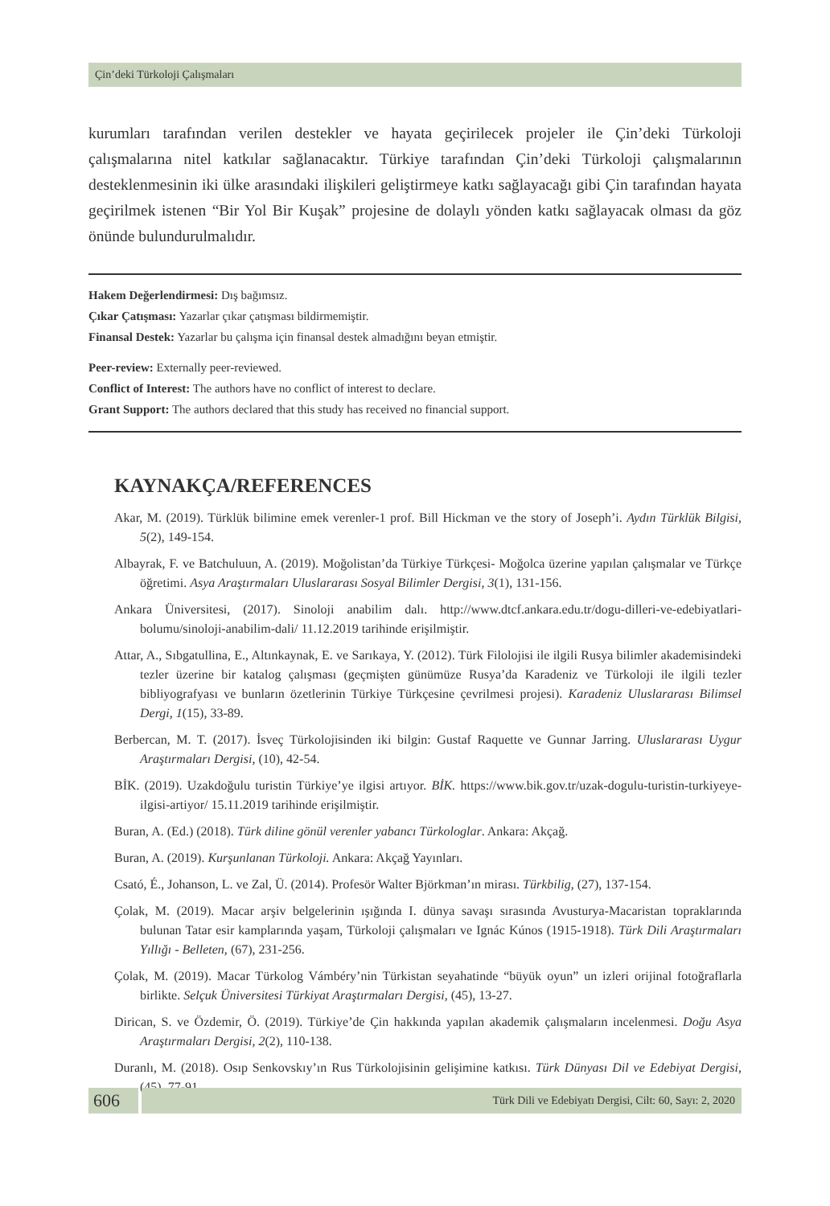Çin’deki Türkoloji Çalışmaları
kurumları tarafından verilen destekler ve hayata geçirilecek projeler ile Çin’deki Türkoloji çalışmalarına nitel katkılar sağlanacaktır. Türkiye tarafından Çin’deki Türkoloji çalışmalarının desteklenmesinin iki ülke arasındaki ilişkileri geliştirmeye katkı sağlayacağı gibi Çin tarafından hayata geçirilmek istenen “Bir Yol Bir Kuşak” projesine de dolaylı yönden katkı sağlayacak olması da göz önünde bulundurulmalıdır.
Hakem Değerlendirmesi: Dış bağımsız.
Çıkar Çatışması: Yazarlar çıkar çatışması bildirmemiştir.
Finansal Destek: Yazarlar bu çalışma için finansal destek almadığını beyan etmiştir.
Peer-review: Externally peer-reviewed.
Conflict of Interest: The authors have no conflict of interest to declare.
Grant Support: The authors declared that this study has received no financial support.
KAYNAKÇA/REFERENCES
Akar, M. (2019). Türklük bilimine emek verenler-1 prof. Bill Hickman ve the story of Joseph’i. Aydın Türklük Bilgisi, 5(2), 149-154.
Albayrak, F. ve Batchuluun, A. (2019). Moğolistan’da Türkiye Türkçesi- Moğolca üzerine yapılan çalışmalar ve Türkçe öğretimi. Asya Araştırmaları Uluslararası Sosyal Bilimler Dergisi, 3(1), 131-156.
Ankara Üniversitesi, (2017). Sinoloji anabilim dalı. http://www.dtcf.ankara.edu.tr/dogu-dilleri-ve-edebiyatlari-bolumu/sinoloji-anabilim-dali/ 11.12.2019 tarihinde erişilmiştir.
Attar, A., Sıbgatullina, E., Altınkaynak, E. ve Sarıkaya, Y. (2012). Türk Filolojisi ile ilgili Rusya bilimler akademisindeki tezler üzerine bir katalog çalışması (geçmişten günümüze Rusya’da Karadeniz ve Türkoloji ile ilgili tezler bibliyografyası ve bunların özetlerinin Türkiye Türkçesine çevrilmesi projesi). Karadeniz Uluslararası Bilimsel Dergi, 1(15), 33-89.
Berbercan, M. T. (2017). İsveç Türkolojisinden iki bilgin: Gustaf Raquette ve Gunnar Jarring. Uluslararası Uygur Araştırmaları Dergisi, (10), 42-54.
BİK. (2019). Uzakdoğulu turistin Türkiye’ye ilgisi artıyor. BİK. https://www.bik.gov.tr/uzak-dogulu-turistin-turkiyeye-ilgisi-artiyor/ 15.11.2019 tarihinde erişilmiştir.
Buran, A. (Ed.) (2018). Türk diline gönül verenler yabancı Türkologlar. Ankara: Akçağ.
Buran, A. (2019). Kurşunlanan Türkoloji. Ankara: Akçağ Yayınları.
Csató, É., Johanson, L. ve Zal, Ü. (2014). Profesör Walter Björkman’ın mirası. Türkbilig, (27), 137-154.
Çolak, M. (2019). Macar arşiv belgelerinin ışığında I. dünya savaşı sırasında Avusturya-Macaristan topraklarında bulunan Tatar esir kamplarında yaşam, Türkoloji çalışmaları ve Ignác Kúnos (1915-1918). Türk Dili Araştırmaları Yıllığı - Belleten, (67), 231-256.
Çolak, M. (2019). Macar Türkolog Vámbéry’nin Türkistan seyahatinde “büyük oyun” un izleri orijinal fotoğraflarla birlikte. Selçuk Üniversitesi Türkiyat Araştırmaları Dergisi, (45), 13-27.
Dirican, S. ve Özdemir, Ö. (2019). Türkiye’de Çin hakkında yapılan akademik çalışmaların incelenmesi. Doğu Asya Araştırmaları Dergisi, 2(2), 110-138.
Duranlı, M. (2018). Osıp Senkovskıy’ın Rus Türkolojisinin gelişimine katkısı. Türk Dünyası Dil ve Edebiyat Dergisi, (45), 77-91.
606
Türk Dili ve Edebiyatı Dergisi, Cilt: 60, Sayı: 2, 2020